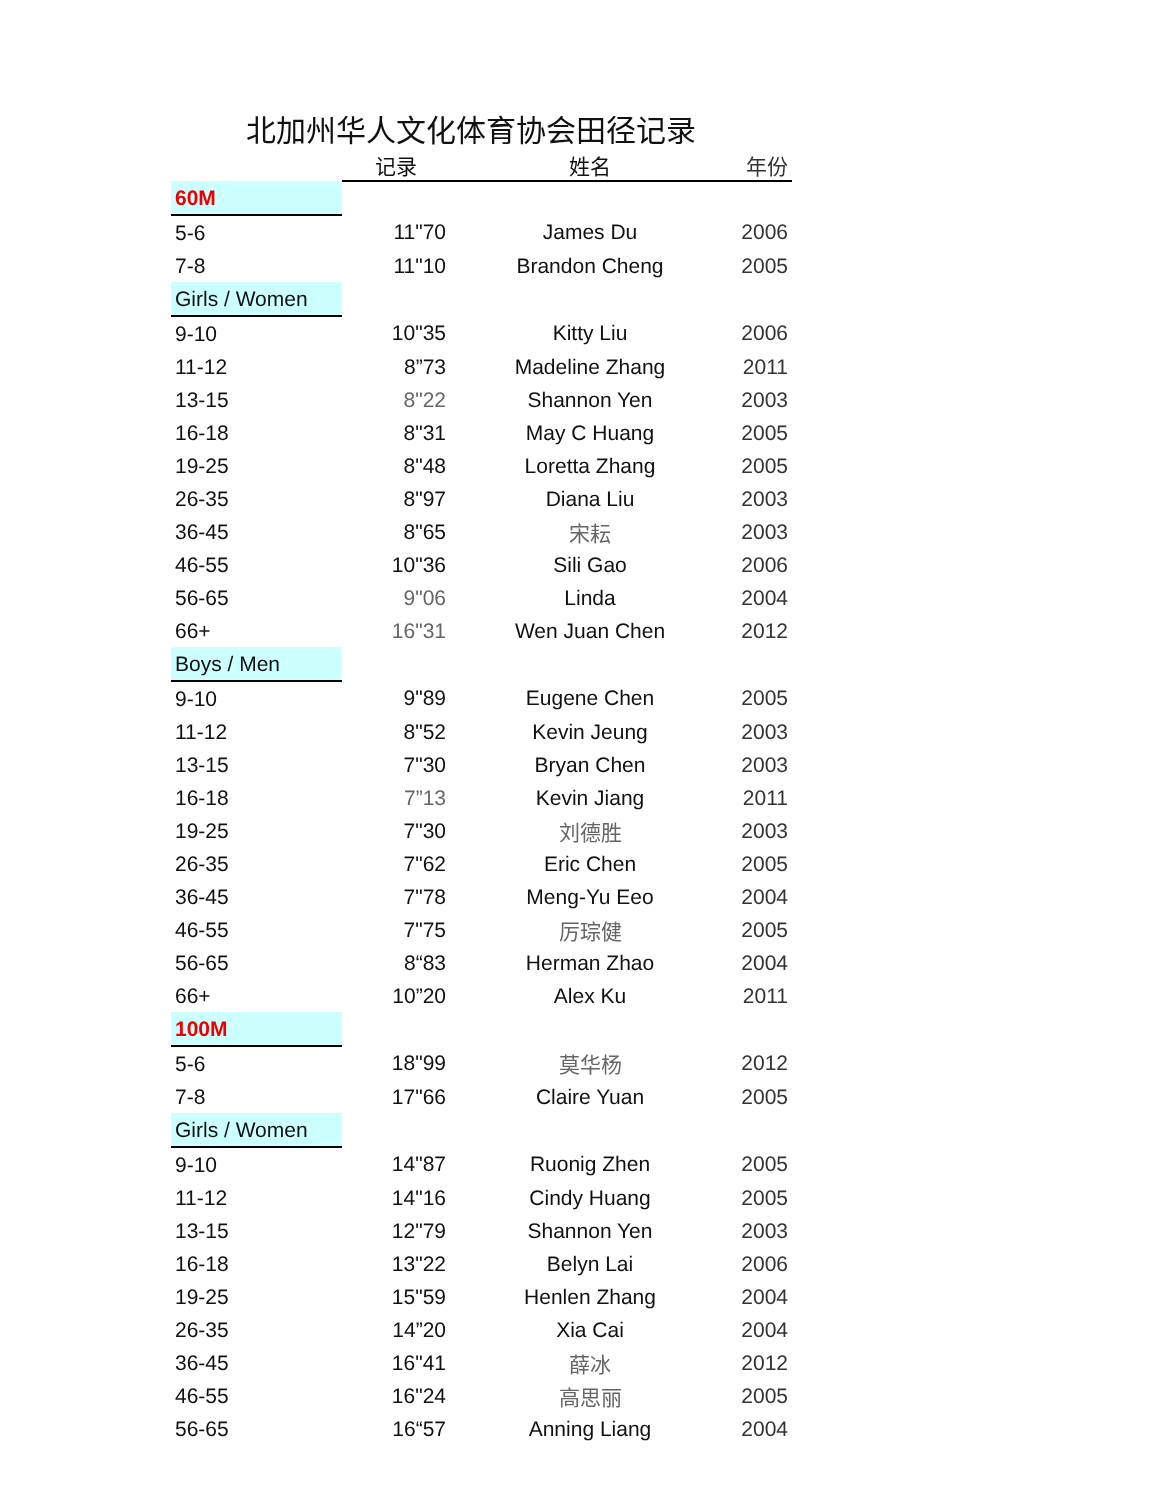北加州华人文化体育协会田径记录
| | 记录 | 姓名 | 年份 |
| --- | --- | --- | --- |
| 60M | | | |
| 5-6 | 11"70 | James Du | 2006 |
| 7-8 | 11"10 | Brandon Cheng | 2005 |
| Girls / Women | | | |
| 9-10 | 10"35 | Kitty Liu | 2006 |
| 11-12 | 8”73 | Madeline Zhang | 2011 |
| 13-15 | 8"22 | Shannon Yen | 2003 |
| 16-18 | 8"31 | May C Huang | 2005 |
| 19-25 | 8"48 | Loretta Zhang | 2005 |
| 26-35 | 8"97 | Diana Liu | 2003 |
| 36-45 | 8"65 | 宋耘 | 2003 |
| 46-55 | 10"36 | Sili Gao | 2006 |
| 56-65 | 9"06 | Linda | 2004 |
| 66+ | 16"31 | Wen Juan Chen | 2012 |
| Boys / Men | | | |
| 9-10 | 9"89 | Eugene Chen | 2005 |
| 11-12 | 8"52 | Kevin Jeung | 2003 |
| 13-15 | 7"30 | Bryan Chen | 2003 |
| 16-18 | 7”13 | Kevin Jiang | 2011 |
| 19-25 | 7"30 | 刘德胜 | 2003 |
| 26-35 | 7"62 | Eric Chen | 2005 |
| 36-45 | 7"78 | Meng-Yu Eeo | 2004 |
| 46-55 | 7"75 | 厉琮健 | 2005 |
| 56-65 | 8“83 | Herman Zhao | 2004 |
| 66+ | 10”20 | Alex Ku | 2011 |
| 100M | | | |
| 5-6 | 18"99 | 莫华杨 | 2012 |
| 7-8 | 17"66 | Claire Yuan | 2005 |
| Girls / Women | | | |
| 9-10 | 14"87 | Ruonig Zhen | 2005 |
| 11-12 | 14"16 | Cindy Huang | 2005 |
| 13-15 | 12"79 | Shannon Yen | 2003 |
| 16-18 | 13"22 | Belyn Lai | 2006 |
| 19-25 | 15"59 | Henlen Zhang | 2004 |
| 26-35 | 14”20 | Xia Cai | 2004 |
| 36-45 | 16"41 | 薛冰 | 2012 |
| 46-55 | 16"24 | 高思丽 | 2005 |
| 56-65 | 16“57 | Anning Liang | 2004 |